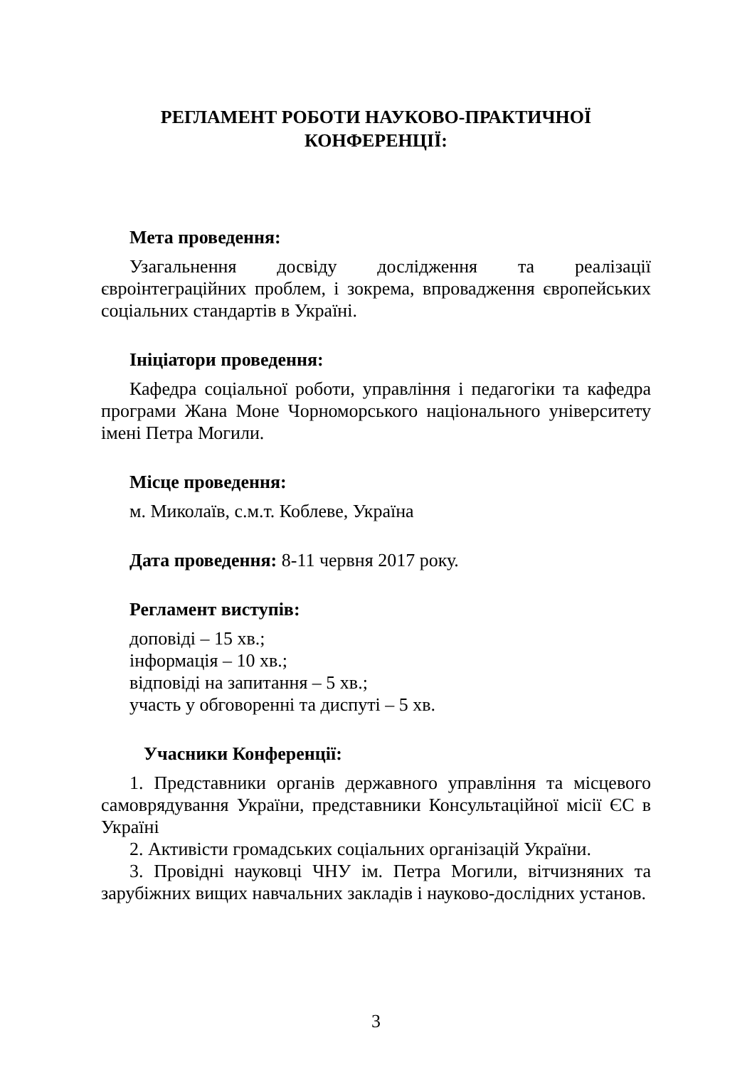РЕГЛАМЕНТ РОБОТИ НАУКОВО-ПРАКТИЧНОЇ
КОНФЕРЕНЦІЇ:
Мета проведення:
Узагальнення досвіду дослідження та реалізації євроінтеграційних проблем, і зокрема, впровадження європейських соціальних стандартів в Україні.
Ініціатори проведення:
Кафедра соціальної роботи, управління і педагогіки та кафедра програми Жана Моне Чорноморського національного університету імені Петра Могили.
Місце проведення:
м. Миколаїв, с.м.т. Коблеве, Україна
Дата проведення: 8-11 червня 2017 року.
Регламент виступів:
доповіді – 15 хв.;
інформація – 10 хв.;
відповіді на запитання – 5 хв.;
участь у обговоренні та диспуті – 5 хв.
Учасники Конференції:
1. Представники органів державного управління та місцевого самоврядування України, представники Консультаційної місії ЄС в Україні
2. Активісти громадських соціальних організацій України.
3. Провідні науковці ЧНУ ім. Петра Могили, вітчизняних та зарубіжних вищих навчальних закладів і науково-дослідних установ.
3